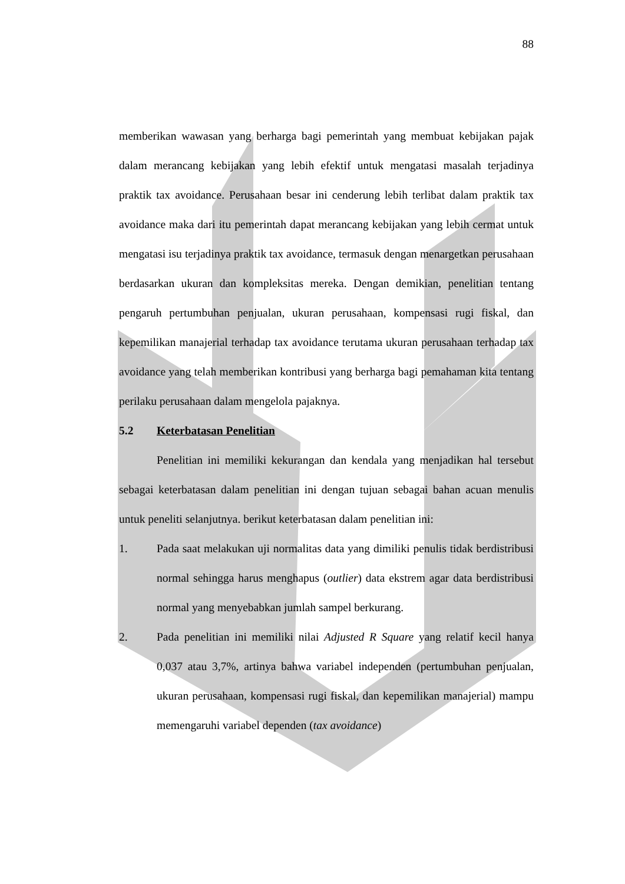88
memberikan wawasan yang berharga bagi pemerintah yang membuat kebijakan pajak dalam merancang kebijakan yang lebih efektif untuk mengatasi masalah terjadinya praktik tax avoidance. Perusahaan besar ini cenderung lebih terlibat dalam praktik tax avoidance maka dari itu pemerintah dapat merancang kebijakan yang lebih cermat untuk mengatasi isu terjadinya praktik tax avoidance, termasuk dengan menargetkan perusahaan berdasarkan ukuran dan kompleksitas mereka. Dengan demikian, penelitian tentang pengaruh pertumbuhan penjualan, ukuran perusahaan, kompensasi rugi fiskal, dan kepemilikan manajerial terhadap tax avoidance terutama ukuran perusahaan terhadap tax avoidance yang telah memberikan kontribusi yang berharga bagi pemahaman kita tentang perilaku perusahaan dalam mengelola pajaknya.
5.2 Keterbatasan Penelitian
Penelitian ini memiliki kekurangan dan kendala yang menjadikan hal tersebut sebagai keterbatasan dalam penelitian ini dengan tujuan sebagai bahan acuan menulis untuk peneliti selanjutnya. berikut keterbatasan dalam penelitian ini:
1. Pada saat melakukan uji normalitas data yang dimiliki penulis tidak berdistribusi normal sehingga harus menghapus (outlier) data ekstrem agar data berdistribusi normal yang menyebabkan jumlah sampel berkurang.
2. Pada penelitian ini memiliki nilai Adjusted R Square yang relatif kecil hanya 0,037 atau 3,7%, artinya bahwa variabel independen (pertumbuhan penjualan, ukuran perusahaan, kompensasi rugi fiskal, dan kepemilikan manajerial) mampu memengaruhi variabel dependen (tax avoidance)